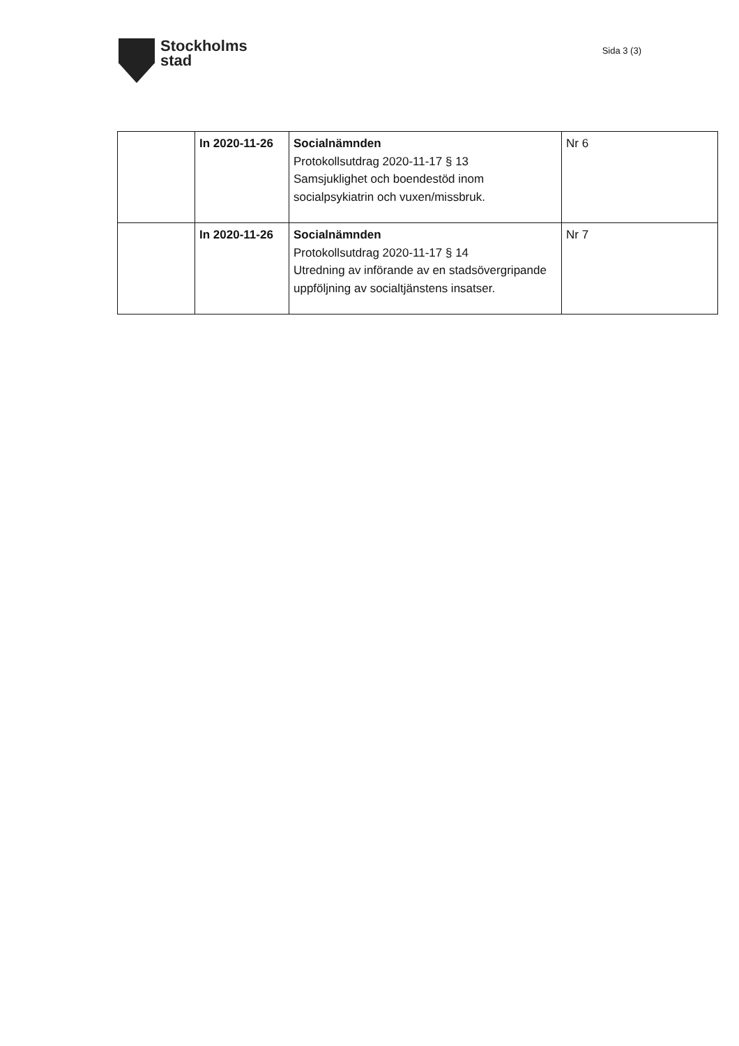Stockholms
stad
Sida 3 (3)
| | In 2020-11-26 | Socialnämnden Protokollsutdrag 2020-11-17 § 13 Samsjuklighet och boendestöd inom socialpsykiatrin och vuxen/missbruk. | Nr 6 |
| | In 2020-11-26 | Socialnämnden Protokollsutdrag 2020-11-17 § 14 Utredning av införande av en stadsövergripande uppföljning av socialtjänstens insatser. | Nr 7 |